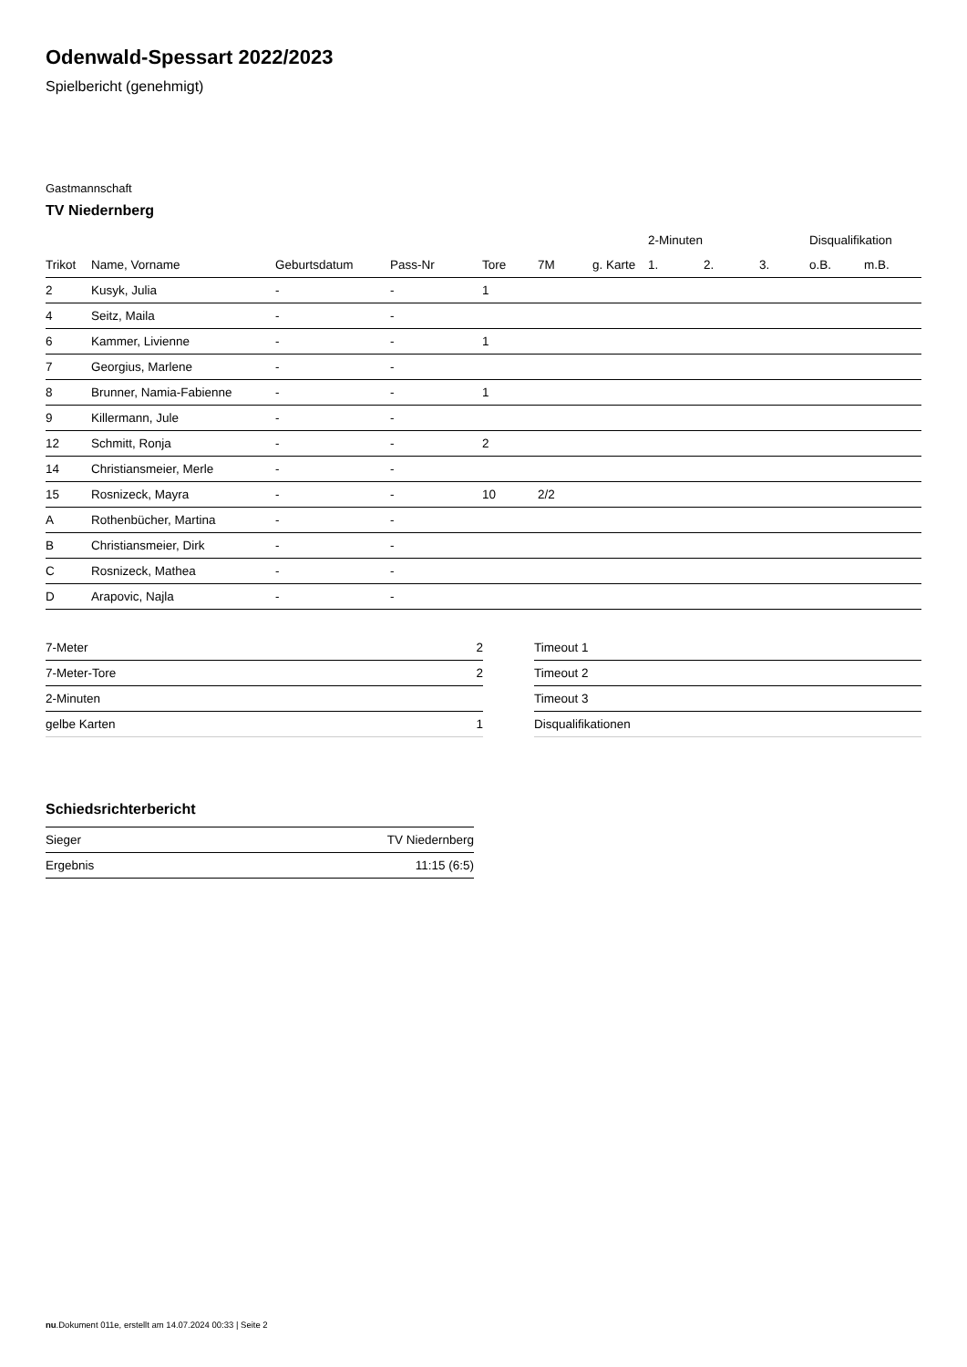Odenwald-Spessart 2022/2023
Spielbericht (genehmigt)
Gastmannschaft
TV Niedernberg
| | | | | | | | 2-Minuten | | | Disqualifikation | |
| --- | --- | --- | --- | --- | --- | --- | --- | --- | --- | --- | --- |
| Trikot | Name, Vorname | Geburtsdatum | Pass-Nr | Tore | 7M | g. Karte | 1. | 2. | 3. | o.B. | m.B. |
| 2 | Kusyk, Julia | - | - | 1 | | | | | | | |
| 4 | Seitz, Maila | - | - | | | | | | | | |
| 6 | Kammer, Livienne | - | - | 1 | | | | | | | |
| 7 | Georgius, Marlene | - | - | | | | | | | | |
| 8 | Brunner, Namia-Fabienne | - | - | 1 | | | | | | | |
| 9 | Killermann, Jule | - | - | | | | | | | | |
| 12 | Schmitt, Ronja | - | - | 2 | | | | | | | |
| 14 | Christiansmeier, Merle | - | - | | | | | | | | |
| 15 | Rosnizeck, Mayra | - | - | 10 | 2/2 | | | | | | |
| A | Rothenbücher, Martina | - | - | | | | | | | | |
| B | Christiansmeier, Dirk | - | - | | | | | | | | |
| C | Rosnizeck, Mathea | - | - | | | | | | | | |
| D | Arapovic, Najla | - | - | | | | | | | | |
| 7-Meter | 2 |
| 7-Meter-Tore | 2 |
| 2-Minuten | |
| gelbe Karten | 1 |
| Timeout 1 |
| Timeout 2 |
| Timeout 3 |
| Disqualifikationen |
Schiedsrichterbericht
| Sieger | TV Niedernberg |
| Ergebnis | 11:15 (6:5) |
nu.Dokument 011e, erstellt am 14.07.2024 00:33 | Seite 2